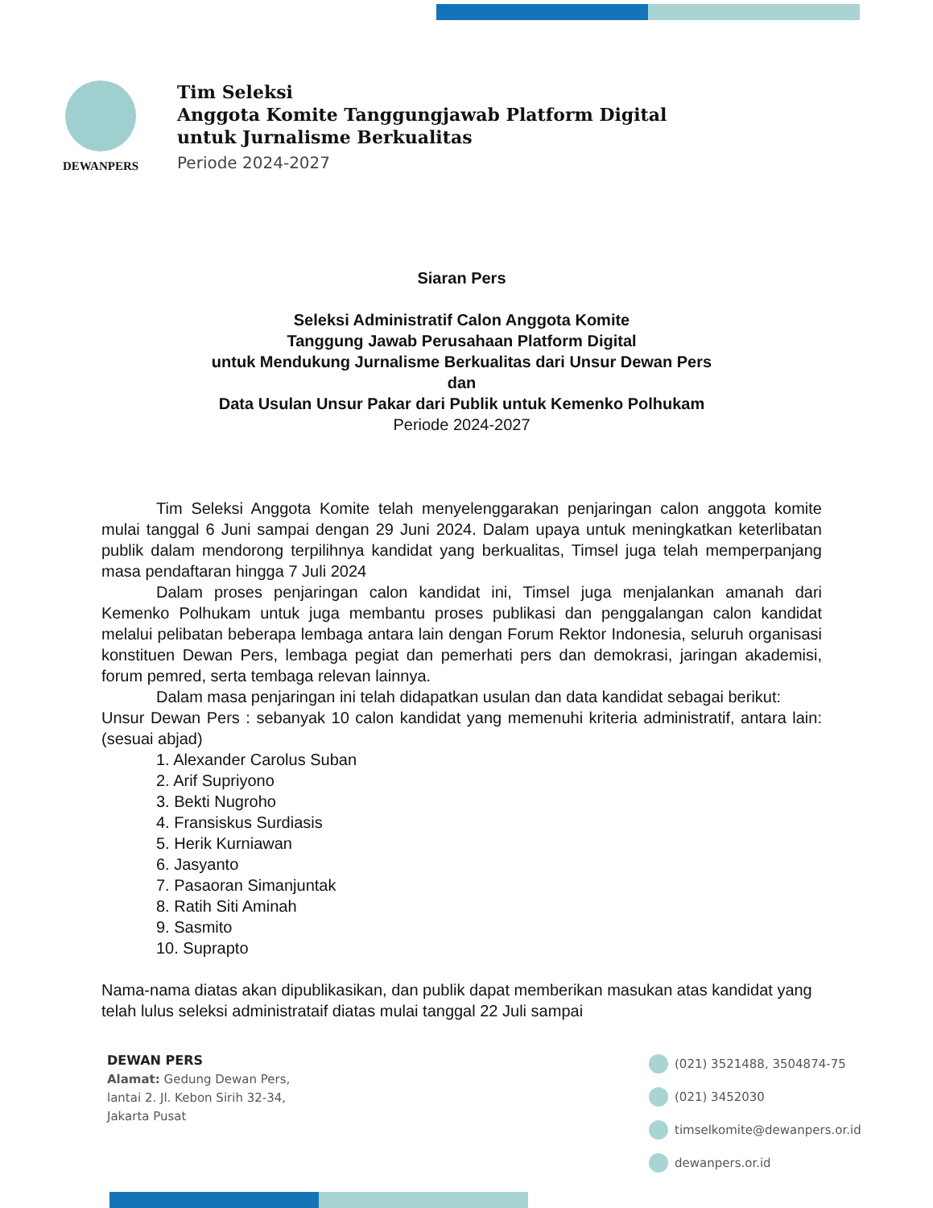DEWANPERS
Tim Seleksi
Anggota Komite Tanggungjawab Platform Digital
untuk Jurnalisme Berkualitas
Periode 2024-2027
Siaran Pers
Seleksi Administratif Calon Anggota Komite
Tanggung Jawab Perusahaan Platform Digital
untuk Mendukung Jurnalisme Berkualitas dari Unsur Dewan Pers
dan
Data Usulan Unsur Pakar dari Publik untuk Kemenko Polhukam
Periode 2024-2027
Tim Seleksi Anggota Komite telah menyelenggarakan penjaringan calon anggota komite mulai tanggal 6 Juni sampai dengan 29 Juni 2024. Dalam upaya untuk meningkatkan keterlibatan publik dalam mendorong terpilihnya kandidat yang berkualitas, Timsel juga telah memperpanjang masa pendaftaran hingga 7 Juli 2024
Dalam proses penjaringan calon kandidat ini, Timsel juga menjalankan amanah dari Kemenko Polhukam untuk juga membantu proses publikasi dan penggalangan calon kandidat melalui pelibatan beberapa lembaga antara lain dengan Forum Rektor Indonesia, seluruh organisasi konstituen Dewan Pers, lembaga pegiat dan pemerhati pers dan demokrasi, jaringan akademisi, forum pemred, serta tembaga relevan lainnya.
Dalam masa penjaringan ini telah didapatkan usulan dan data kandidat sebagai berikut:
Unsur Dewan Pers : sebanyak 10 calon kandidat yang memenuhi kriteria administratif, antara lain: (sesuai abjad)
1. Alexander Carolus Suban
2. Arif Supriyono
3. Bekti Nugroho
4. Fransiskus Surdiasis
5. Herik Kurniawan
6. Jasyanto
7. Pasaoran Simanjuntak
8. Ratih Siti Aminah
9. Sasmito
10. Suprapto
Nama-nama diatas akan dipublikasikan, dan publik dapat memberikan masukan atas kandidat yang telah lulus seleksi administrataif diatas mulai tanggal 22 Juli sampai
DEWAN PERS
Alamat: Gedung Dewan Pers,
lantai 2. Jl. Kebon Sirih 32-34,
Jakarta Pusat
(021) 3521488, 3504874-75
(021) 3452030
timselkomite@dewanpers.or.id
dewanpers.or.id